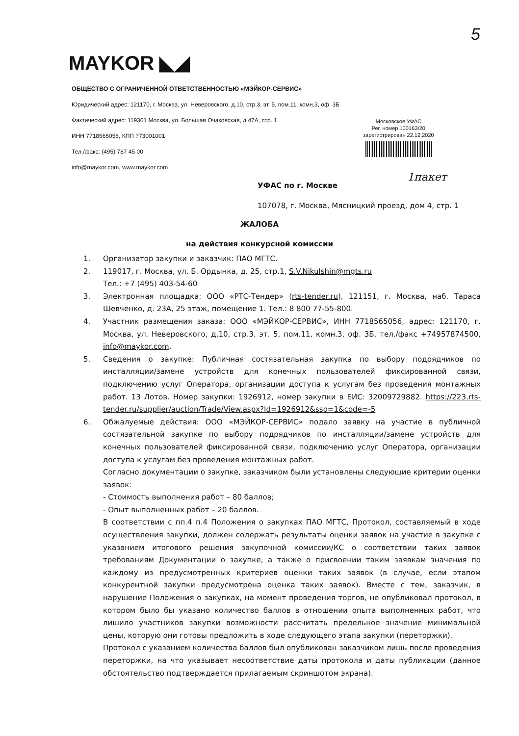5
MAYKOR ◣◢
ОБЩЕСТВО С ОГРАНИЧЕННОЙ ОТВЕТСТВЕННОСТЬЮ «МЭЙКОР-СЕРВИС»
Юридический адрес: 121170, г. Москва, ул. Неверовского, д.10, стр.3, эт. 5, пом.11, комн.3, оф. 3Б
Фактический адрес: 119361 Москва, ул. Большая Очаковская, д 47А, стр. 1.
ИНН 7718565056, КПП 773001001
Тел./факс: (495) 787 45 00
info@maykor.com, www.maykor.com
Московское УФАС
Рег. номер 10016З/20
зарегистрирован 22.12.2020
1пакет
УФАС по г. Москве
107078, г. Москва, Мясницкий проезд, дом 4, стр. 1
ЖАЛОБА
на действия конкурсной комиссии
1. Организатор закупки и заказчик: ПАО МГТС.
2. 119017, г. Москва, ул. Б. Ордынка, д. 25, стр.1, S.V.Nikulshin@mgts.ru
Тел.: +7 (495) 403-54-60
3. Электронная площадка: ООО «РТС-Тендер» (rts-tender.ru), 121151, г. Москва, наб. Тараса Шевченко, д. 23А, 25 этаж, помещение 1. Тел.: 8 800 77-55-800.
4. Участник размещения заказа: ООО «МЭЙКОР-СЕРВИС», ИНН 7718565056, адрес: 121170, г. Москва, ул. Неверовского, д.10, стр.3, эт. 5, пом.11, комн.3, оф. 3Б, тел./факс +74957874500, info@maykor.com.
5. Сведения о закупке: Публичная состязательная закупка по выбору подрядчиков по инсталляции/замене устройств для конечных пользователей фиксированной связи, подключению услуг Оператора, организации доступа к услугам без проведения монтажных работ. 13 Лотов. Номер закупки: 1926912, номер закупки в ЕИС: 32009729882. https://223.rts-tender.ru/supplier/auction/Trade/View.aspx?Id=1926912&sso=1&code=-5
6. Обжалуемые действия: ООО «МЭЙКОР-СЕРВИС» подало заявку на участие в публичной состязательной закупке по выбору подрядчиков по инсталляции/замене устройств для конечных пользователей фиксированной связи, подключению услуг Оператора, организации доступа к услугам без проведения монтажных работ.
Согласно документации о закупке, заказчиком были установлены следующие критерии оценки заявок:
- Стоимость выполнения работ – 80 баллов;
- Опыт выполненных работ – 20 баллов.
В соответствии с пп.4 п.4 Положения о закупках ПАО МГТС, Протокол, составляемый в ходе осуществления закупки, должен содержать результаты оценки заявок на участие в закупке с указанием итогового решения закупочной комиссии/КС о соответствии таких заявок требованиям Документации о закупке, а также о присвоении таким заявкам значения по каждому из предусмотренных критериев оценки таких заявок (в случае, если этапом конкурентной закупки предусмотрена оценка таких заявок). Вместе с тем, заказчик, в нарушение Положения о закупках, на момент проведения торгов, не опубликовал протокол, в котором было бы указано количество баллов в отношении опыта выполненных работ, что лишило участников закупки возможности рассчитать предельное значение минимальной цены, которую они готовы предложить в ходе следующего этапа закупки (переторжки).
Протокол с указанием количества баллов был опубликован заказчиком лишь после проведения переторжки, на что указывает несоответствие даты протокола и даты публикации (данное обстоятельство подтверждается прилагаемым скриншотом экрана).